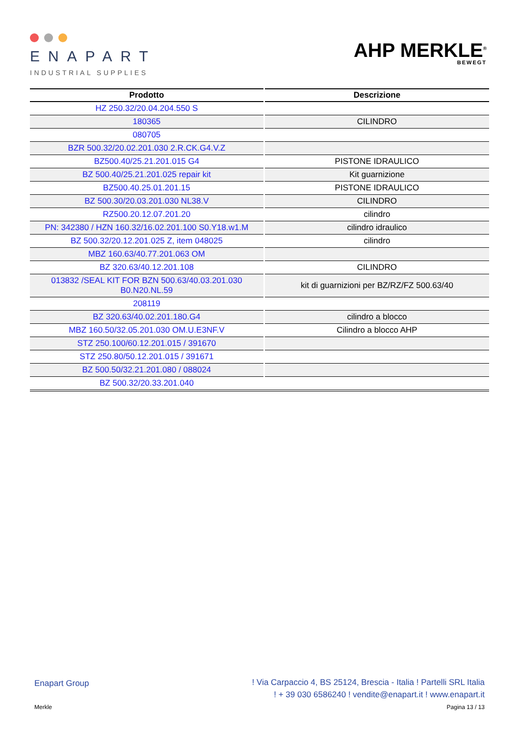ENAPART
INDUSTRIAL SUPPLIES
AHP MERKLE<sup>®</sup>
BEWEGT
| Prodotto | Descrizione |
| --- | --- |
| HZ 250.32/20.04.204.550 S | |
| 180365 | CILINDRO |
| 080705 | |
| BZR 500.32/20.02.201.030 2.R.CK.G4.V.Z | |
| BZ500.40/25.21.201.015 G4 | PISTONE IDRAULICO |
| BZ 500.40/25.21.201.025 repair kit | Kit guarnizione |
| BZ500.40.25.01.201.15 | PISTONE IDRAULICO |
| BZ 500.30/20.03.201.030 NL38.V | CILINDRO |
| RZ500.20.12.07.201.20 | cilindro |
| PN: 342380 / HZN 160.32/16.02.201.100 S0.Y18.w1.M | cilindro idraulico |
| BZ 500.32/20.12.201.025 Z, item 048025 | cilindro |
| MBZ 160.63/40.77.201.063 OM | |
| BZ 320.63/40.12.201.108 | CILINDRO |
| 013832 /SEAL KIT FOR BZN 500.63/40.03.201.030 B0.N20.NL.59 | kit di guarnizioni per BZ/RZ/FZ 500.63/40 |
| 208119 | |
| BZ 320.63/40.02.201.180.G4 | cilindro a blocco |
| MBZ 160.50/32.05.201.030 OM.U.E3NF.V | Cilindro a blocco AHP |
| STZ 250.100/60.12.201.015 / 391670 | |
| STZ 250.80/50.12.201.015 / 391671 | |
| BZ 500.50/32.21.201.080 / 088024 | |
| BZ 500.32/20.33.201.040 | |
Enapart Group
! Via Carpaccio 4, BS 25124, Brescia - Italia ! Partelli SRL Italia
! + 39 030 6586240 ! vendite@enapart.it ! www.enapart.it
Merkle Pagina 13 / 13